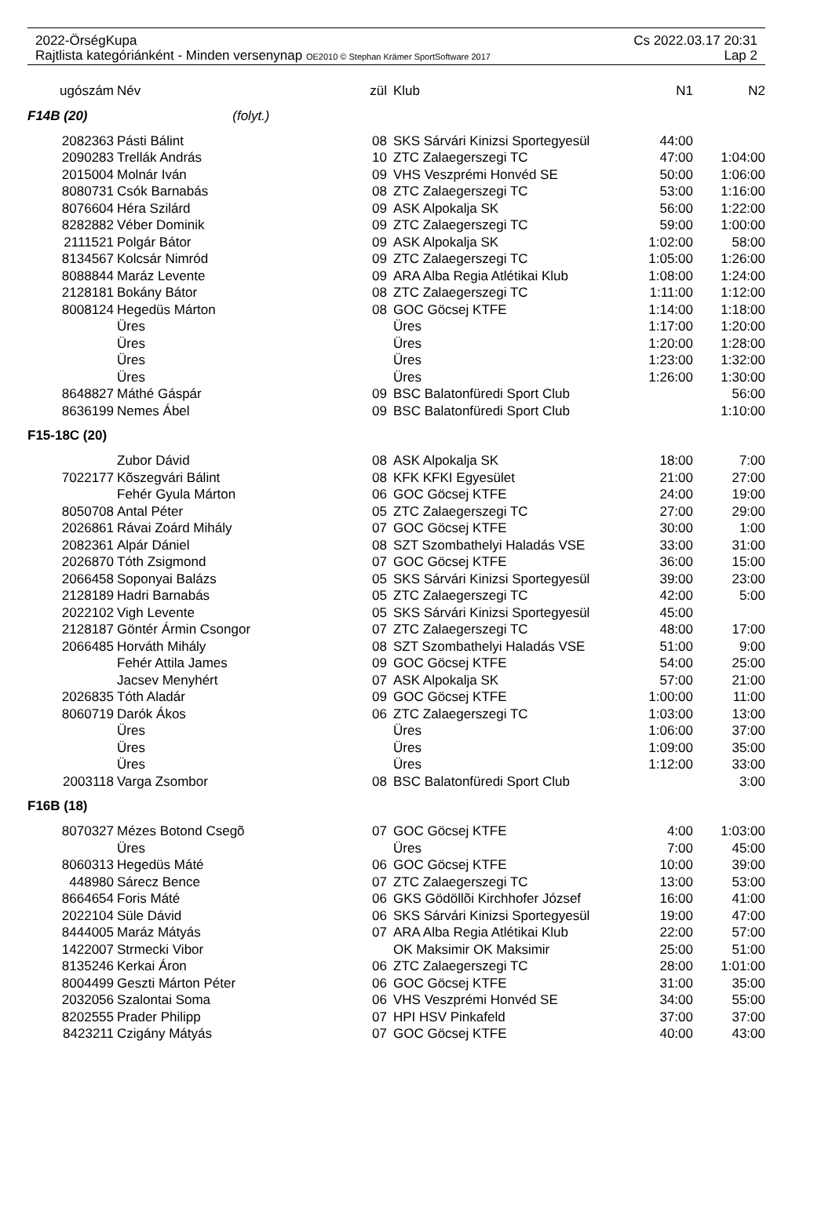2022-ÖrségKupa Cs 2022.03.17 20:31
Rajtlista kategóriánként - Minden versenynap OE2010 © Stephan Krämer SportSoftware 2017 Lap 2
| ugószám | Név | zül | Klub | N1 | N2 |
| --- | --- | --- | --- | --- | --- |
| F14B (20) (folyt.) | | | | | |
| 2082363 | Pásti Bálint | 08 | SKS Sárvári Kinizsi Sportegyesül | 44:00 | |
| 2090283 | Trellák András | 10 | ZTC Zalaegerszegi TC | 47:00 | 1:04:00 |
| 2015004 | Molnár Iván | 09 | VHS Veszprémi Honvéd SE | 50:00 | 1:06:00 |
| 8080731 | Csók Barnabás | 08 | ZTC Zalaegerszegi TC | 53:00 | 1:16:00 |
| 8076604 | Héra Szilárd | 09 | ASK Alpokalja SK | 56:00 | 1:22:00 |
| 8282882 | Véber Dominik | 09 | ZTC Zalaegerszegi TC | 59:00 | 1:00:00 |
| 2111521 | Polgár Bátor | 09 | ASK Alpokalja SK | 1:02:00 | 58:00 |
| 8134567 | Kolcsár Nimród | 09 | ZTC Zalaegerszegi TC | 1:05:00 | 1:26:00 |
| 8088844 | Maráz Levente | 09 | ARA Alba Regia Atlétikai Klub | 1:08:00 | 1:24:00 |
| 2128181 | Bokány Bátor | 08 | ZTC Zalaegerszegi TC | 1:11:00 | 1:12:00 |
| 8008124 | Hegedüs Márton | 08 | GOC Göcsej KTFE | 1:14:00 | 1:18:00 |
| | Üres | | Üres | 1:17:00 | 1:20:00 |
| | Üres | | Üres | 1:20:00 | 1:28:00 |
| | Üres | | Üres | 1:23:00 | 1:32:00 |
| | Üres | | Üres | 1:26:00 | 1:30:00 |
| 8648827 | Máthé Gáspár | 09 | BSC Balatonfüredi Sport Club | | 56:00 |
| 8636199 | Nemes Ábel | 09 | BSC Balatonfüredi Sport Club | | 1:10:00 |
| F15-18C (20) | | | | | |
| | Zubor Dávid | 08 | ASK Alpokalja SK | 18:00 | 7:00 |
| 7022177 | Kõszegvári Bálint | 08 | KFK KFKI Egyesület | 21:00 | 27:00 |
| | Fehér Gyula Márton | 06 | GOC Göcsej KTFE | 24:00 | 19:00 |
| 8050708 | Antal Péter | 05 | ZTC Zalaegerszegi TC | 27:00 | 29:00 |
| 2026861 | Rávai Zoárd Mihály | 07 | GOC Göcsej KTFE | 30:00 | 1:00 |
| 2082361 | Alpár Dániel | 08 | SZT Szombathelyi Haladás VSE | 33:00 | 31:00 |
| 2026870 | Tóth Zsigmond | 07 | GOC Göcsej KTFE | 36:00 | 15:00 |
| 2066458 | Soponyai Balázs | 05 | SKS Sárvári Kinizsi Sportegyesül | 39:00 | 23:00 |
| 2128189 | Hadri Barnabás | 05 | ZTC Zalaegerszegi TC | 42:00 | 5:00 |
| 2022102 | Vigh Levente | 05 | SKS Sárvári Kinizsi Sportegyesül | 45:00 | |
| 2128187 | Göntér Ármin Csongor | 07 | ZTC Zalaegerszegi TC | 48:00 | 17:00 |
| 2066485 | Horváth Mihály | 08 | SZT Szombathelyi Haladás VSE | 51:00 | 9:00 |
| | Fehér Attila James | 09 | GOC Göcsej KTFE | 54:00 | 25:00 |
| | Jacsev Menyhért | 07 | ASK Alpokalja SK | 57:00 | 21:00 |
| 2026835 | Tóth Aladár | 09 | GOC Göcsej KTFE | 1:00:00 | 11:00 |
| 8060719 | Darók Ákos | 06 | ZTC Zalaegerszegi TC | 1:03:00 | 13:00 |
| | Üres | | Üres | 1:06:00 | 37:00 |
| | Üres | | Üres | 1:09:00 | 35:00 |
| | Üres | | Üres | 1:12:00 | 33:00 |
| 2003118 | Varga Zsombor | 08 | BSC Balatonfüredi Sport Club | | 3:00 |
| F16B (18) | | | | | |
| 8070327 | Mézes Botond Csegõ | 07 | GOC Göcsej KTFE | 4:00 | 1:03:00 |
| | Üres | | Üres | 7:00 | 45:00 |
| 8060313 | Hegedüs Máté | 06 | GOC Göcsej KTFE | 10:00 | 39:00 |
| 448980 | Sárecz Bence | 07 | ZTC Zalaegerszegi TC | 13:00 | 53:00 |
| 8664654 | Foris Máté | 06 | GKS Gödöllõi Kirchhofer József | 16:00 | 41:00 |
| 2022104 | Süle Dávid | 06 | SKS Sárvári Kinizsi Sportegyesül | 19:00 | 47:00 |
| 8444005 | Maráz Mátyás | 07 | ARA Alba Regia Atlétikai Klub | 22:00 | 57:00 |
| 1422007 | Strmecki Vibor | | OK Maksimir OK Maksimir | 25:00 | 51:00 |
| 8135246 | Kerkai Áron | 06 | ZTC Zalaegerszegi TC | 28:00 | 1:01:00 |
| 8004499 | Geszti Márton Péter | 06 | GOC Göcsej KTFE | 31:00 | 35:00 |
| 2032056 | Szalontai Soma | 06 | VHS Veszprémi Honvéd SE | 34:00 | 55:00 |
| 8202555 | Prader Philipp | 07 | HPI HSV Pinkafeld | 37:00 | 37:00 |
| 8423211 | Czigány Mátyás | 07 | GOC Göcsej KTFE | 40:00 | 43:00 |